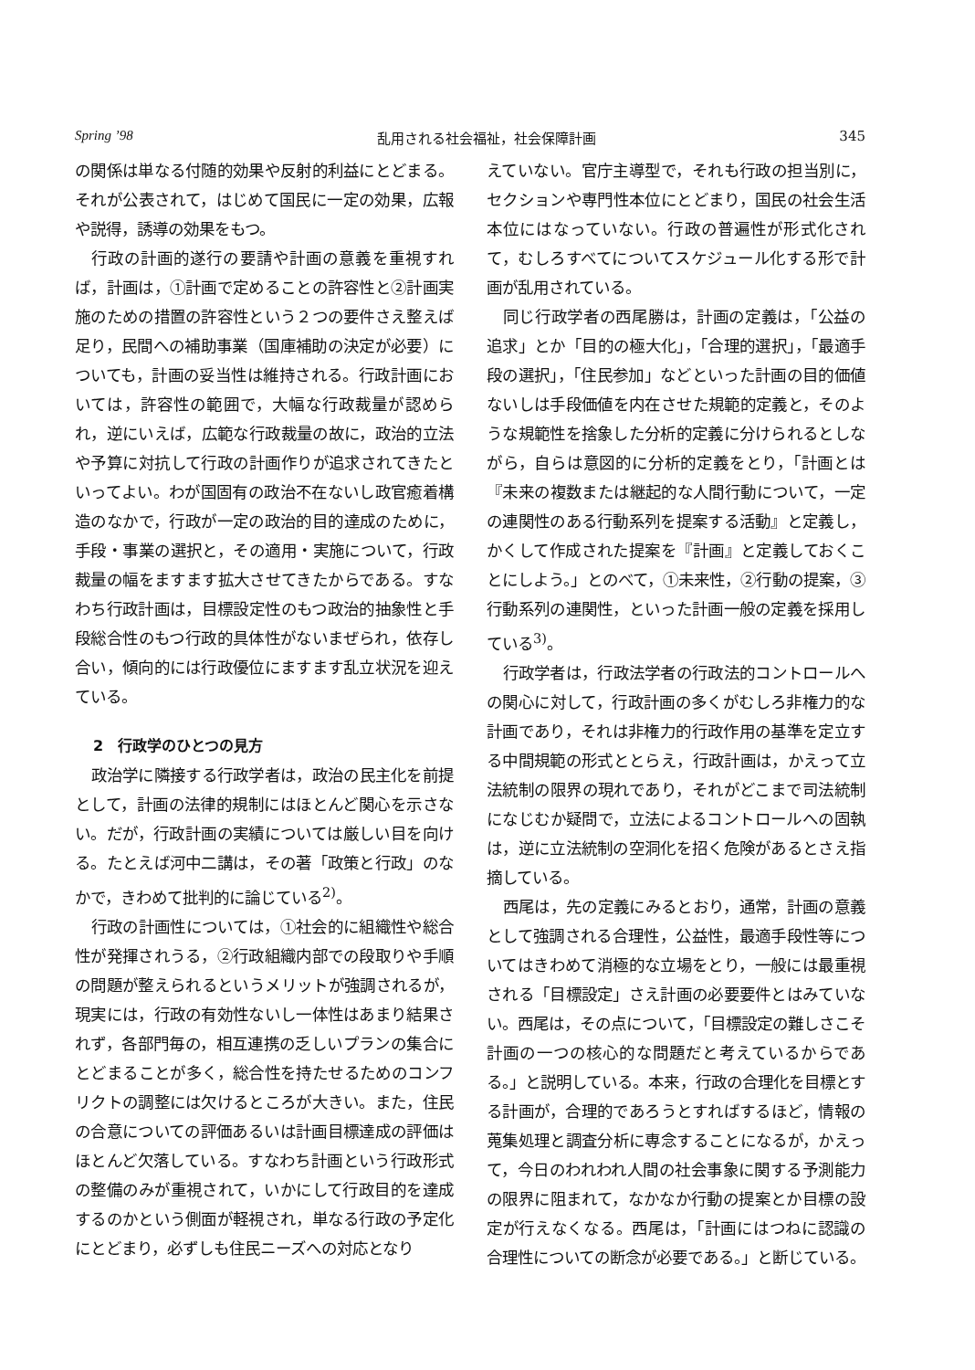Spring ’98 乱用される社会福祉，社会保障計画 345
の関係は単なる付随的効果や反射的利益にとどまる。それが公表されて，はじめて国民に一定の効果，広報や説得，誘導の効果をもつ。
行政の計画的遂行の要請や計画の意義を重視すれば，計画は，①計画で定めることの許容性と②計画実施のための措置の許容性という２つの要件さえ整えば足り，民間への補助事業（国庫補助の決定が必要）についても，計画の妥当性は維持される。行政計画においては，許容性の範囲で，大幅な行政裁量が認められ，逆にいえば，広範な行政裁量の故に，政治的立法や予算に対抗して行政の計画作りが追求されてきたといってよい。わが国固有の政治不在ないし政官癒着構造のなかで，行政が一定の政治的目的達成のために，手段・事業の選択と，その適用・実施について，行政裁量の幅をますます拡大させてきたからである。すなわち行政計画は，目標設定性のもつ政治的抽象性と手段総合性のもつ行政的具体性がないまぜられ，依存し合い，傾向的には行政優位にますます乱立状況を迎えている。
2　行政学のひとつの見方
政治学に隣接する行政学者は，政治の民主化を前提として，計画の法律的規制にはほとんど関心を示さない。だが，行政計画の実績については厳しい目を向ける。たとえば河中二講は，その著「政策と行政」のなかで，きわめて批判的に論じている<sup>2)</sup>。
行政の計画性については，①社会的に組織性や総合性が発揮されうる，②行政組織内部での段取りや手順の問題が整えられるというメリットが強調されるが，現実には，行政の有効性ないし一体性はあまり結果されず，各部門毎の，相互連携の乏しいプランの集合にとどまることが多く，総合性を持たせるためのコンフリクトの調整には欠けるところが大きい。また，住民の合意についての評価あるいは計画目標達成の評価はほとんど欠落している。すなわち計画という行政形式の整備のみが重視されて，いかにして行政目的を達成するのかという側面が軽視され，単なる行政の予定化にとどまり，必ずしも住民ニーズへの対応となり
えていない。官庁主導型で，それも行政の担当別に，セクションや専門性本位にとどまり，国民の社会生活本位にはなっていない。行政の普遍性が形式化されて，むしろすべてについてスケジュール化する形で計画が乱用されている。
同じ行政学者の西尾勝は，計画の定義は，「公益の追求」とか「目的の極大化」，「合理的選択」，「最適手段の選択」，「住民参加」などといった計画の目的価値ないしは手段価値を内在させた規範的定義と，そのような規範性を捨象した分析的定義に分けられるとしながら，自らは意図的に分析的定義をとり，「計画とは『未来の複数または継起的な人間行動について，一定の連関性のある行動系列を提案する活動』と定義し，かくして作成された提案を『計画』と定義しておくことにしよう。」とのべて，①未来性，②行動の提案，③行動系列の連関性，といった計画一般の定義を採用している<sup>3)</sup>。
行政学者は，行政法学者の行政法的コントロールへの関心に対して，行政計画の多くがむしろ非権力的な計画であり，それは非権力的行政作用の基準を定立する中間規範の形式ととらえ，行政計画は，かえって立法統制の限界の現れであり，それがどこまで司法統制になじむか疑問で，立法によるコントロールへの固執は，逆に立法統制の空洞化を招く危険があるとさえ指摘している。
西尾は，先の定義にみるとおり，通常，計画の意義として強調される合理性，公益性，最適手段性等についてはきわめて消極的な立場をとり，一般には最重視される「目標設定」さえ計画の必要要件とはみていない。西尾は，その点について，「目標設定の難しさこそ計画の一つの核心的な問題だと考えているからである。」と説明している。本来，行政の合理化を目標とする計画が，合理的であろうとすればするほど，情報の蒐集処理と調査分析に専念することになるが，かえって，今日のわれわれ人間の社会事象に関する予測能力の限界に阻まれて，なかなか行動の提案とか目標の設定が行えなくなる。西尾は，「計画にはつねに認識の合理性についての断念が必要である。」と断じている。